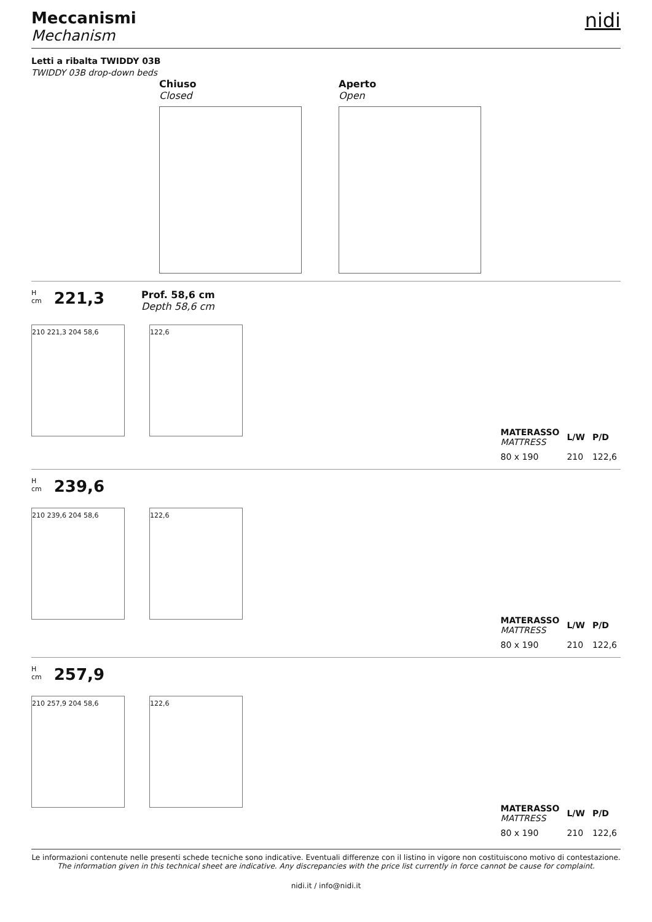Meccanismi
Mechanism
nidi
Letti a ribalta TWIDDY 03B
TWIDDY 03B drop-down beds
Chiuso
Closed
Aperto
Open
H
cm
221,3
Prof. 58,6 cm
Depth 58,6 cm
210 221,3 204 58,6
122,6
| MATERASSO MATTRESS | L/W | P/D |
| --- | --- | --- |
| 80 x 190 | 210 | 122,6 |
H
cm
239,6
210 239,6 204 58,6
122,6
| MATERASSO MATTRESS | L/W | P/D |
| --- | --- | --- |
| 80 x 190 | 210 | 122,6 |
H
cm
257,9
210 257,9 204 58,6
122,6
| MATERASSO MATTRESS | L/W | P/D |
| --- | --- | --- |
| 80 x 190 | 210 | 122,6 |
Le informazioni contenute nelle presenti schede tecniche sono indicative. Eventuali differenze con il listino in vigore non costituiscono motivo di contestazione.
The information given in this technical sheet are indicative. Any discrepancies with the price list currently in force cannot be cause for complaint.
nidi.it / info@nidi.it